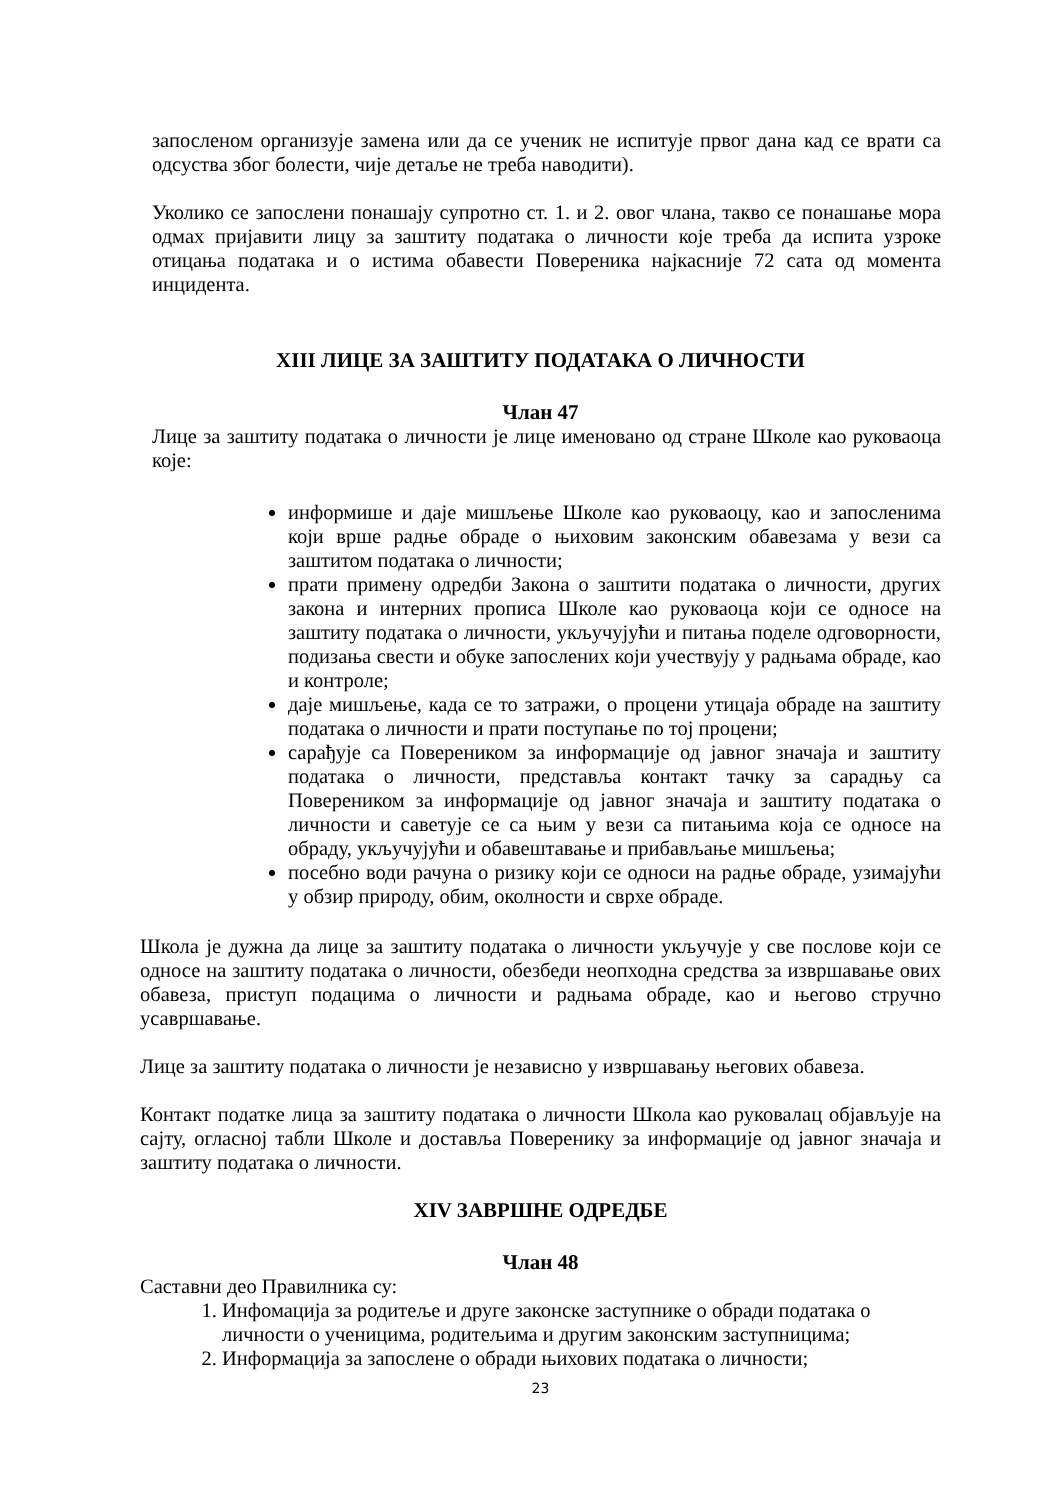запосленом организује замена или да се ученик не испитује првог дана кад се врати са одсуства због болести, чије детаље не треба наводити).
Уколико се запослени понашају супротно ст. 1. и 2. овог члана, такво се понашање мора одмах пријавити лицу за заштиту података о личности које треба да испита узроке отицања података и о истима обавести Повереника најкасније 72 сата од момента инцидента.
XIII ЛИЦЕ ЗА ЗАШТИТУ ПОДАТАКА О ЛИЧНОСТИ
Члан 47
Лице за заштиту података о личности је лице именовано од стране Школе као руковаоца које:
информише и даје мишљење Школе као руковаоцу, као и запосленима који врше радње обраде о њиховим законским обавезама у вези са заштитом података о личности;
прати примену одредби Закона о заштити података о личности, других закона и интерних прописа Школе као руковаоца који се односе на заштиту података о личности, укључујући и питања поделе одговорности, подизања свести и обуке запослених који учествују у радњама обраде, као и контроле;
даје мишљење, када се то затражи, о процени утицаја обраде на заштиту података о личности и прати поступање по тој процени;
сарађује са Повереником за информације од јавног значаја и заштиту података о личности, представља контакт тачку за сарадњу са Повереником за информације од јавног значаја и заштиту података о личности и саветује се са њим у вези са питањима која се односе на обраду, укључујући и обавештавање и прибављање мишљења;
посебно води рачуна о ризику који се односи на радње обраде, узимајући у обзир природу, обим, околности и сврхе обраде.
Школа је дужна да лице за заштиту података о личности укључује у све послове који се односе на заштиту података о личности, обезбеди неопходна средства за извршавање ових обавеза, приступ подацима о личности и радњама обраде, као и његово стручно усавршавање.
Лице за заштиту података о личности је независно у извршавању његових обавеза.
Контакт податке лица за заштиту података о личности Школа као руковалац објављује на сајту, огласној табли Школе и доставља Поверенику за информације од јавног значаја и заштиту података о личности.
XIV ЗАВРШНЕ ОДРЕДБЕ
Члан 48
Саставни део Правилника су:
1. Инфомација за родитеље и друге законске заступнике о обради података о личности о ученицима, родитељима и другим законским заступницима;
2. Информација за запослене о обради њихових података о личности;
23